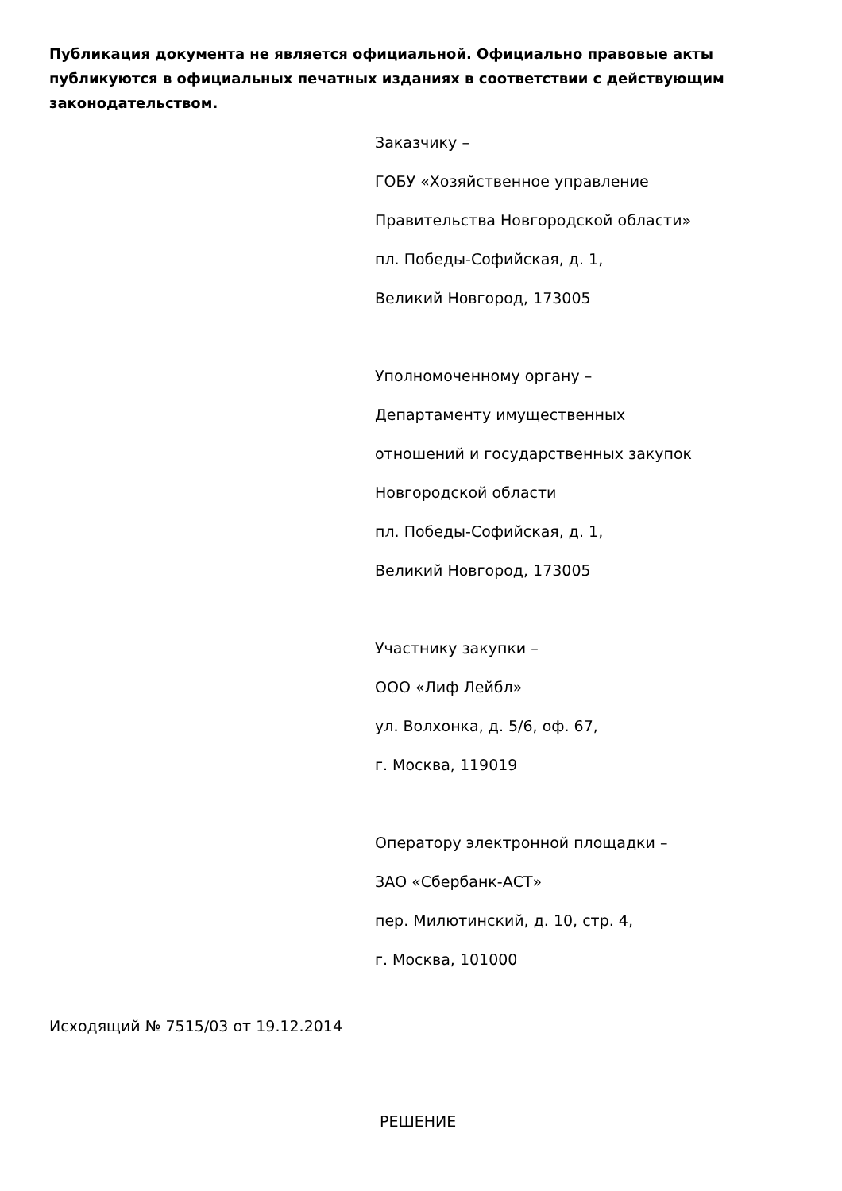Публикация документа не является официальной. Официально правовые акты публикуются в официальных печатных изданиях в соответствии с действующим законодательством.
Заказчику –
ГОБУ «Хозяйственное управление
Правительства Новгородской области»
пл. Победы-Софийская, д. 1,
Великий Новгород, 173005
Уполномоченному органу –
Департаменту имущественных
отношений и государственных закупок
Новгородской области
пл. Победы-Софийская, д. 1,
Великий Новгород, 173005
Участнику закупки –
ООО «Лиф Лейбл»
ул. Волхонка, д. 5/6, оф. 67,
г. Москва, 119019
Оператору электронной площадки –
ЗАО «Сбербанк-АСТ»
пер. Милютинский, д. 10, стр. 4,
г. Москва, 101000
Исходящий № 7515/03 от 19.12.2014
РЕШЕНИЕ